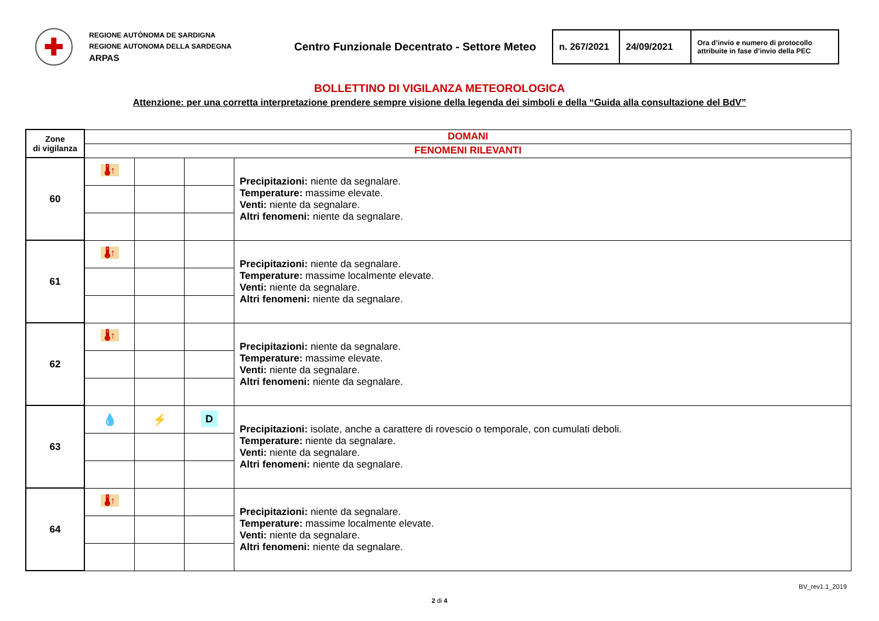✚
REGIONE AUTÒNOMA DE SARDIGNA
REGIONE AUTONOMA DELLA SARDEGNA
ARPAS
Centro Funzionale Decentrato - Settore Meteo
| n. 267/2021 | 24/09/2021 | Ora d’invio e numero di protocollo attribuite in fase d’invio della PEC |
BOLLETTINO DI VIGILANZA METEOROLOGICA
Attenzione: per una corretta interpretazione prendere sempre visione della legenda dei simboli e della “Guida alla consultazione del BdV”
| Zone di vigilanza | DOMANI | | | |
| | FENOMENI RILEVANTI | | | |
| 60 | 🌡↑ | | | Precipitazioni: niente da segnalare. Temperature: massime elevate. Venti: niente da segnalare. Altri fenomeni: niente da segnalare. |
| 61 | 🌡↑ | | | Precipitazioni: niente da segnalare. Temperature: massime localmente elevate. Venti: niente da segnalare. Altri fenomeni: niente da segnalare. |
| 62 | 🌡↑ | | | Precipitazioni: niente da segnalare. Temperature: massime elevate. Venti: niente da segnalare. Altri fenomeni: niente da segnalare. |
| 63 | 💧 | ⚡ | D | Precipitazioni: isolate, anche a carattere di rovescio o temporale, con cumulati deboli. Temperature: niente da segnalare. Venti: niente da segnalare. Altri fenomeni: niente da segnalare. |
| 64 | 🌡↑ | | | Precipitazioni: niente da segnalare. Temperature: massime localmente elevate. Venti: niente da segnalare. Altri fenomeni: niente da segnalare. |
2 di 4
BV_rev1.1_2019